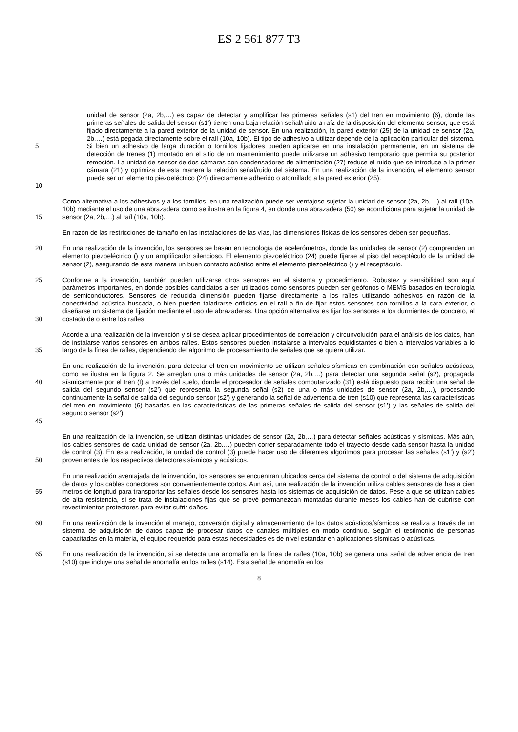ES 2 561 877 T3
5
10
unidad de sensor (2a, 2b,…) es capaz de detectar y amplificar las primeras señales (s1) del tren en movimiento (6), donde las primeras señales de salida del sensor (s1’) tienen una baja relación señal/ruido a raíz de la disposición del elemento sensor, que está fijado directamente a la pared exterior de la unidad de sensor. En una realización, la pared exterior (25) de la unidad de sensor (2a, 2b,…) está pegada directamente sobre el raíl (10a, 10b). El tipo de adhesivo a utilizar depende de la aplicación particular del sistema. Si bien un adhesivo de larga duración o tornillos fijadores pueden aplicarse en una instalación permanente, en un sistema de detección de trenes (1) montado en el sitio de un mantenimiento puede utilizarse un adhesivo temporario que permita su posterior remoción. La unidad de sensor de dos cámaras con condensadores de alimentación (27) reduce el ruido que se introduce a la primer cámara (21) y optimiza de esta manera la relación señal/ruido del sistema. En una realización de la invención, el elemento sensor puede ser un elemento piezoeléctrico (24) directamente adherido o atornillado a la pared exterior (25).
15
Como alternativa a los adhesivos y a los tornillos, en una realización puede ser ventajoso sujetar la unidad de sensor (2a, 2b,…) al raíl (10a, 10b) mediante el uso de una abrazadera como se ilustra en la figura 4, en donde una abrazadera (50) se acondiciona para sujetar la unidad de sensor (2a, 2b,…) al raíl (10a, 10b).
En razón de las restricciones de tamaño en las instalaciones de las vías, las dimensiones físicas de los sensores deben ser pequeñas.
20
En una realización de la invención, los sensores se basan en tecnología de acelerómetros, donde las unidades de sensor (2) comprenden un elemento piezoeléctrico () y un amplificador silencioso. El elemento piezoeléctrico (24) puede fijarse al piso del receptáculo de la unidad de sensor (2), asegurando de esta manera un buen contacto acústico entre el elemento piezoeléctrico () y el receptáculo.
25
30
Conforme a la invención, también pueden utilizarse otros sensores en el sistema y procedimiento. Robustez y sensibilidad son aquí parámetros importantes, en donde posibles candidatos a ser utilizados como sensores pueden ser geófonos o MEMS basados en tecnología de semiconductores. Sensores de reducida dimensión pueden fijarse directamente a los raíles utilizando adhesivos en razón de la conectividad acústica buscada, o bien pueden taladrarse orificios en el raíl a fin de fijar estos sensores con tornillos a la cara exterior, o diseñarse un sistema de fijación mediante el uso de abrazaderas. Una opción alternativa es fijar los sensores a los durmientes de concreto, al costado de o entre los raíles.
35
Acorde a una realización de la invención y si se desea aplicar procedimientos de correlación y circunvolución para el análisis de los datos, han de instalarse varios sensores en ambos raíles. Estos sensores pueden instalarse a intervalos equidistantes o bien a intervalos variables a lo largo de la línea de raíles, dependiendo del algoritmo de procesamiento de señales que se quiera utilizar.
40
45
En una realización de la invención, para detectar el tren en movimiento se utilizan señales sísmicas en combinación con señales acústicas, como se ilustra en la figura 2. Se arreglan una o más unidades de sensor (2a, 2b,…) para detectar una segunda señal (s2), propagada sísmicamente por el tren (t) a través del suelo, donde el procesador de señales computarizado (31) está dispuesto para recibir una señal de salida del segundo sensor (s2’) que representa la segunda señal (s2) de una o más unidades de sensor (2a, 2b,…), procesando continuamente la señal de salida del segundo sensor (s2’) y generando la señal de advertencia de tren (s10) que representa las características del tren en movimiento (6) basadas en las características de las primeras señales de salida del sensor (s1’) y las señales de salida del segundo sensor (s2’).
50
En una realización de la invención, se utilizan distintas unidades de sensor (2a, 2b,…) para detectar señales acústicas y sísmicas. Más aún, los cables sensores de cada unidad de sensor (2a, 2b,…) pueden correr separadamente todo el trayecto desde cada sensor hasta la unidad de control (3). En esta realización, la unidad de control (3) puede hacer uso de diferentes algoritmos para procesar las señales (s1’) y (s2’) provenientes de los respectivos detectores sísmicos y acústicos.
55
En una realización aventajada de la invención, los sensores se encuentran ubicados cerca del sistema de control o del sistema de adquisición de datos y los cables conectores son convenientemente cortos. Aun así, una realización de la invención utiliza cables sensores de hasta cien metros de longitud para transportar las señales desde los sensores hasta los sistemas de adquisición de datos. Pese a que se utilizan cables de alta resistencia, si se trata de instalaciones fijas que se prevé permanezcan montadas durante meses los cables han de cubrirse con revestimientos protectores para evitar sufrir daños.
60
En una realización de la invención el manejo, conversión digital y almacenamiento de los datos acústicos/sísmicos se realiza a través de un sistema de adquisición de datos capaz de procesar datos de canales múltiples en modo continuo. Según el testimonio de personas capacitadas en la materia, el equipo requerido para estas necesidades es de nivel estándar en aplicaciones sísmicas o acústicas.
65
En una realización de la invención, si se detecta una anomalía en la línea de raíles (10a, 10b) se genera una señal de advertencia de tren (s10) que incluye una señal de anomalía en los raíles (s14). Esta señal de anomalía en los
8